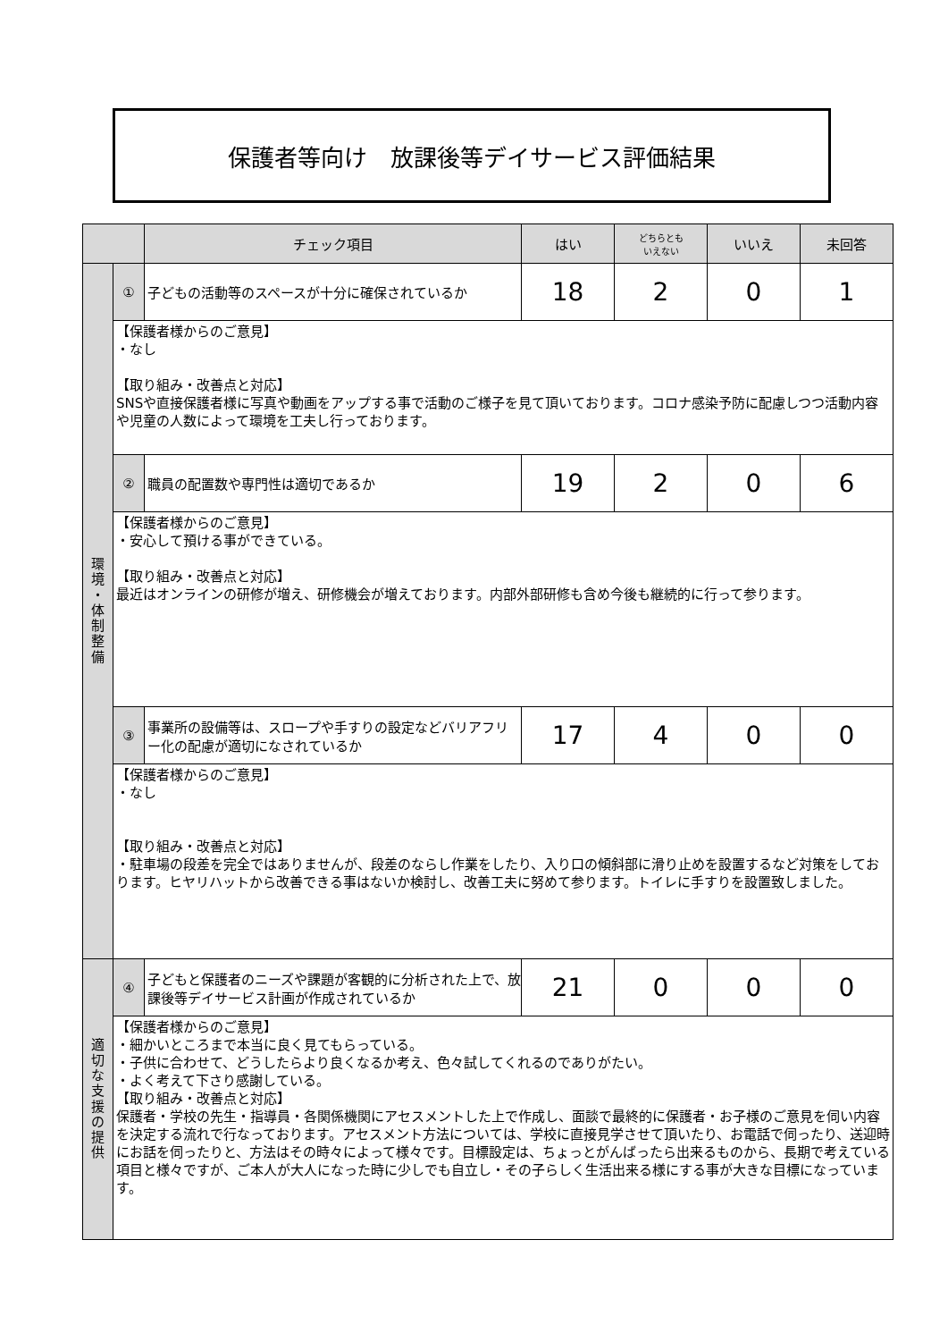保護者等向け　放課後等デイサービス評価結果
| | | チェック項目 | はい | どちらとも いえない | いいえ | 未回答 |
| --- | --- | --- | --- | --- | --- | --- |
| 環 境 ・ 体 制 整 備 | ① | 子どもの活動等のスペースが十分に確保されているか | 18 | 2 | 0 | 1 |
| | 【保護者様からのご意見】 ・なし 【取り組み・改善点と対応】 SNSや直接保護者様に写真や動画をアップする事で活動のご様子を見て頂いております。コロナ感染予防に配慮しつつ活動内容や児童の人数によって環境を工夫し行っております。 | | | | | |
| | ② | 職員の配置数や専門性は適切であるか | 19 | 2 | 0 | 6 |
| | 【保護者様からのご意見】 ・安心して預ける事ができている。 【取り組み・改善点と対応】 最近はオンラインの研修が増え、研修機会が増えております。内部外部研修も含め今後も継続的に行って参ります。 | | | | | |
| | ③ | 事業所の設備等は、スロープや手すりの設定などバリアフリー化の配慮が適切になされているか | 17 | 4 | 0 | 0 |
| | 【保護者様からのご意見】 ・なし 【取り組み・改善点と対応】 ・駐車場の段差を完全ではありませんが、段差のならし作業をしたり、入り口の傾斜部に滑り止めを設置するなど対策をしております。ヒヤリハットから改善できる事はないか検討し、改善工夫に努めて参ります。トイレに手すりを設置致しました。 | | | | | |
| 適 切 な 支 援 の 提 供 | ④ | 子どもと保護者のニーズや課題が客観的に分析された上で、放課後等デイサービス計画が作成されているか | 21 | 0 | 0 | 0 |
| | 【保護者様からのご意見】 ・細かいところまで本当に良く見てもらっている。 ・子供に合わせて、どうしたらより良くなるか考え、色々試してくれるのでありがたい。 ・よく考えて下さり感謝している。 【取り組み・改善点と対応】 保護者・学校の先生・指導員・各関係機関にアセスメントした上で作成し、面談で最終的に保護者・お子様のご意見を伺い内容を決定する流れで行なっております。アセスメント方法については、学校に直接見学させて頂いたり、お電話で伺ったり、送迎時にお話を伺ったりと、方法はその時々によって様々です。目標設定は、ちょっとがんばったら出来るものから、長期で考えている項目と様々ですが、ご本人が大人になった時に少しでも自立し・その子らしく生活出来る様にする事が大きな目標になっています。 | | | | | |